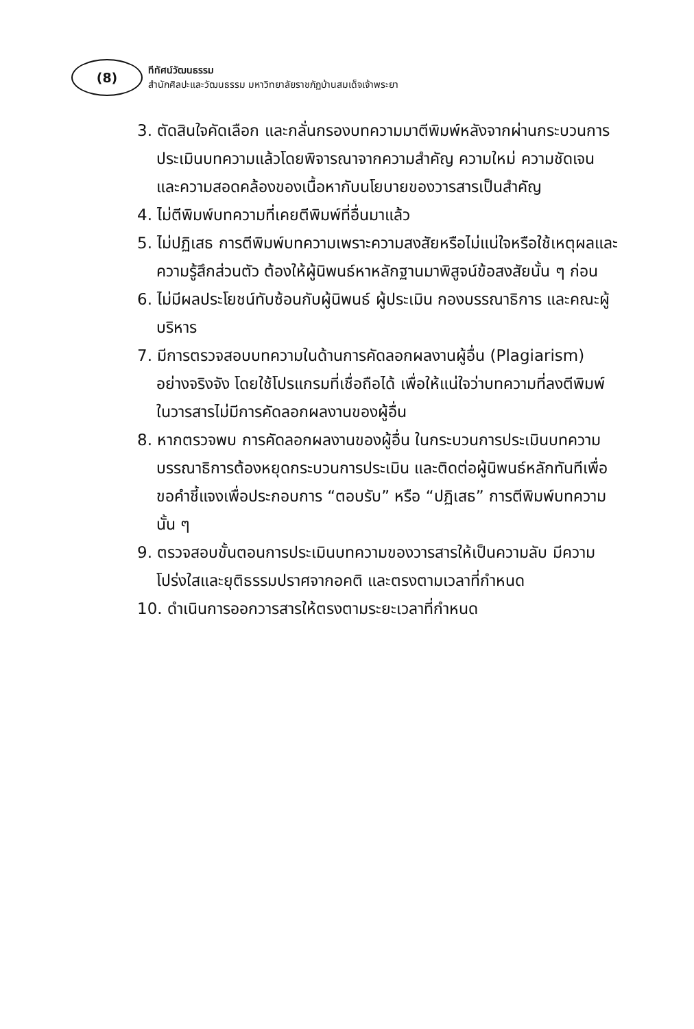(8)
ทีทัศน์วัฒนธรรม
สำนักศิลปะและวัฒนธรรม มหาวิทยาลัยราชภัฏบ้านสมเด็จเจ้าพระยา
3. ตัดสินใจคัดเลือก และกลั่นกรองบทความมาตีพิมพ์หลังจากผ่านกระบวนการประเมินบทความแล้วโดยพิจารณาจากความสำคัญ ความใหม่ ความชัดเจน และความสอดคล้องของเนื้อหากับนโยบายของวารสารเป็นสำคัญ
4. ไม่ตีพิมพ์บทความที่เคยตีพิมพ์ที่อื่นมาแล้ว
5. ไม่ปฏิเสธ การตีพิมพ์บทความเพราะความสงสัยหรือไม่แน่ใจหรือใช้เหตุผลและความรู้สึกส่วนตัว ต้องให้ผู้นิพนธ์หาหลักฐานมาพิสูจน์ข้อสงสัยนั้น ๆ ก่อน
6. ไม่มีผลประโยชน์ทับซ้อนกับผู้นิพนธ์ ผู้ประเมิน กองบรรณาธิการ และคณะผู้บริหาร
7. มีการตรวจสอบบทความในด้านการคัดลอกผลงานผู้อื่น (Plagiarism) อย่างจริงจัง โดยใช้โปรแกรมที่เชื่อถือได้ เพื่อให้แน่ใจว่าบทความที่ลงตีพิมพ์ในวารสารไม่มีการคัดลอกผลงานของผู้อื่น
8. หากตรวจพบ การคัดลอกผลงานของผู้อื่น ในกระบวนการประเมินบทความบรรณาธิการต้องหยุดกระบวนการประเมิน และติดต่อผู้นิพนธ์หลักทันทีเพื่อขอคำชี้แจงเพื่อประกอบการ “ตอบรับ” หรือ “ปฏิเสธ” การตีพิมพ์บทความนั้น ๆ
9. ตรวจสอบขั้นตอนการประเมินบทความของวารสารให้เป็นความลับ มีความโปร่งใสและยุติธรรมปราศจากอคติ และตรงตามเวลาที่กำหนด
10. ดำเนินการออกวารสารให้ตรงตามระยะเวลาที่กำหนด